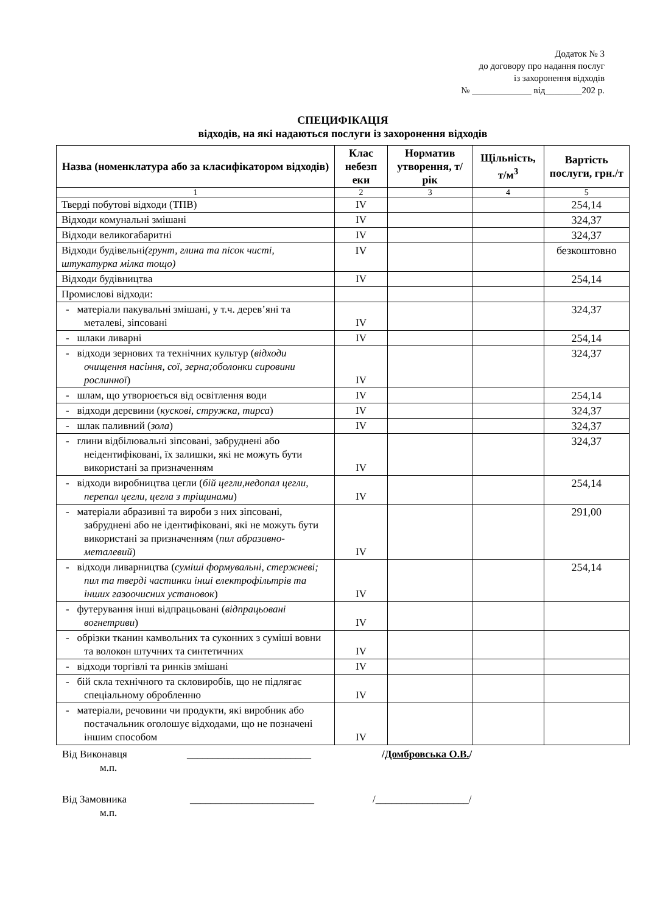Додаток № 3
до договору про надання послуг
із захоронення відходів
№ _____________ від________202 р.
СПЕЦИФІКАЦІЯ
відходів, на які надаються послуги із захоронення відходів
| Назва (номенклатура або за класифікатором відходів) | Клас небезп еки | Норматив утворення, т/рік | Щільність, т/м<sup>3</sup> | Вартість послуги, грн./т |
| --- | --- | --- | --- | --- |
| 1 | 2 | 3 | 4 | 5 |
| Тверді побутові відходи (ТПВ) | IV | | | 254,14 |
| Відходи комунальні змішані | IV | | | 324,37 |
| Відходи великогабаритні | IV | | | 324,37 |
| Відходи будівельні (грунт, глина та пісок чисті, штукатурка мілка тощо) | IV | | | безкоштовно |
| Відходи будівництва | IV | | | 254,14 |
| Промислові відходи: | | | | |
| - матеріали пакувальні змішані, у т.ч. дерев’яні та металеві, зіпсовані | IV | | | 324,37 |
| - шлаки ливарні | IV | | | 254,14 |
| - відходи зернових та технічних культур ( відходи очищення насіння, сої, зерна;оболонки сировини рослинної ) | IV | | | 324,37 |
| - шлам, що утворюється від освітлення води | IV | | | 254,14 |
| - відходи деревини ( кускові, стружка, тирса ) | IV | | | 324,37 |
| - шлак паливний ( зола ) | IV | | | 324,37 |
| - глини відбілювальні зіпсовані, забруднені або неідентифіковані, їх залишки, які не можуть бути використані за призначенням | IV | | | 324,37 |
| - відходи виробництва цегли ( бій цегли,недопал цегли, перепал цегли, цегла з тріщинами ) | IV | | | 254,14 |
| - матеріали абразивні та вироби з них зіпсовані, забруднені або не ідентифіковані, які не можуть бути використані за призначенням ( пил абразивно-металевий ) | IV | | | 291,00 |
| - відходи ливарництва ( суміші формувальні, стержневі; пил та тверді частинки інші електрофільтрів та інших газоочисних установок ) | IV | | | 254,14 |
| - футерування інші відпрацьовані ( відпрацьовані вогнетриви ) | IV | | | |
| - обрізки тканин камвольних та суконних з суміші вовни та волокон штучних та синтетичних | IV | | | |
| - відходи торгівлі та ринків змішані | IV | | | |
| - бій скла технічного та скловиробів, що не підлягає спеціальному обробленню | IV | | | |
| - матеріали, речовини чи продукти, які виробник або постачальник оголошує відходами, що не позначені іншим способом | IV | | | |
Від Виконавця ________________________ /Домбровська О.В./
м.п.
Від Замовника ________________________ /__________________/
м.п.